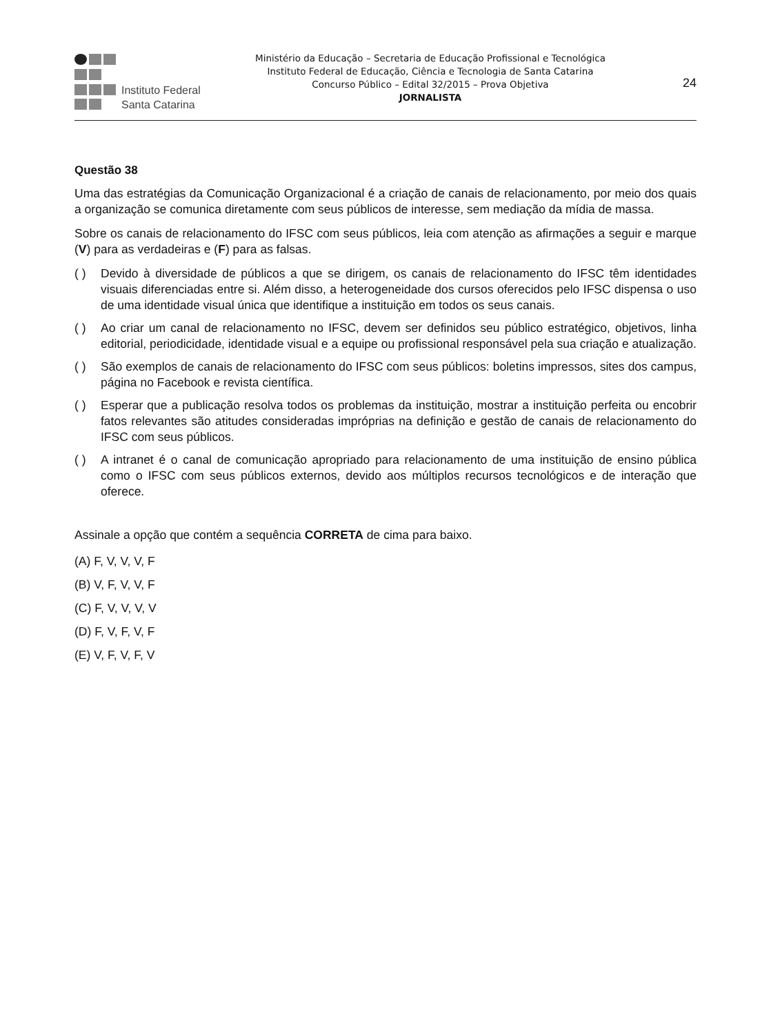Instituto Federal
Santa Catarina
Ministério da Educação – Secretaria de Educação Profissional e Tecnológica
Instituto Federal de Educação, Ciência e Tecnologia de Santa Catarina
Concurso Público – Edital 32/2015 – Prova Objetiva
JORNALISTA
24
Questão 38
Uma das estratégias da Comunicação Organizacional é a criação de canais de relacionamento, por meio dos quais a organização se comunica diretamente com seus públicos de interesse, sem mediação da mídia de massa.
Sobre os canais de relacionamento do IFSC com seus públicos, leia com atenção as afirmações a seguir e marque (V) para as verdadeiras e (F) para as falsas.
( ) Devido à diversidade de públicos a que se dirigem, os canais de relacionamento do IFSC têm identidades visuais diferenciadas entre si. Além disso, a heterogeneidade dos cursos oferecidos pelo IFSC dispensa o uso de uma identidade visual única que identifique a instituição em todos os seus canais.
( ) Ao criar um canal de relacionamento no IFSC, devem ser definidos seu público estratégico, objetivos, linha editorial, periodicidade, identidade visual e a equipe ou profissional responsável pela sua criação e atualização.
( ) São exemplos de canais de relacionamento do IFSC com seus públicos: boletins impressos, sites dos campus, página no Facebook e revista científica.
( ) Esperar que a publicação resolva todos os problemas da instituição, mostrar a instituição perfeita ou encobrir fatos relevantes são atitudes consideradas impróprias na definição e gestão de canais de relacionamento do IFSC com seus públicos.
( ) A intranet é o canal de comunicação apropriado para relacionamento de uma instituição de ensino pública como o IFSC com seus públicos externos, devido aos múltiplos recursos tecnológicos e de interação que oferece.
Assinale a opção que contém a sequência CORRETA de cima para baixo.
(A) F, V, V, V, F
(B) V, F, V, V, F
(C) F, V, V, V, V
(D) F, V, F, V, F
(E) V, F, V, F, V